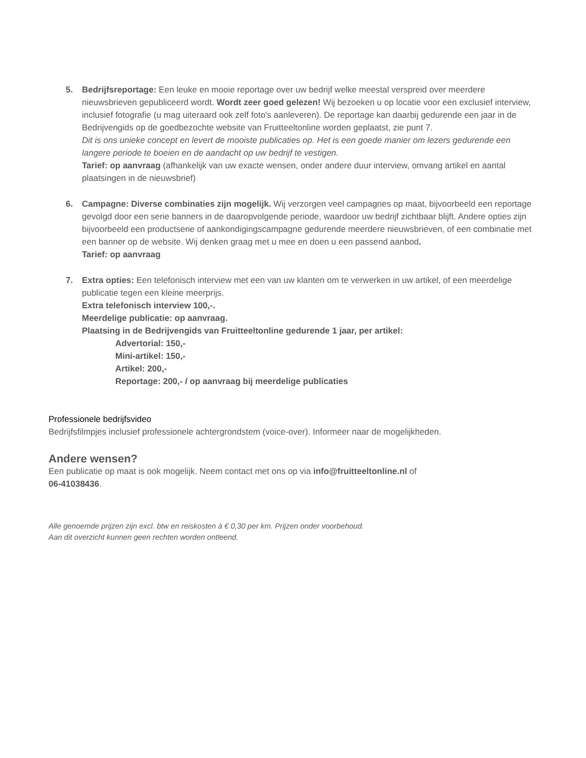5. Bedrijfsreportage: Een leuke en mooie reportage over uw bedrijf welke meestal verspreid over meerdere nieuwsbrieven gepubliceerd wordt. Wordt zeer goed gelezen! Wij bezoeken u op locatie voor een exclusief interview, inclusief fotografie (u mag uiteraard ook zelf foto's aanleveren). De reportage kan daarbij gedurende een jaar in de Bedrijvengids op de goedbezochte website van Fruitteeltonline worden geplaatst, zie punt 7.
Dit is ons unieke concept en levert de mooiste publicaties op. Het is een goede manier om lezers gedurende een langere periode te boeien en de aandacht op uw bedrijf te vestigen.
Tarief: op aanvraag (afhankelijk van uw exacte wensen, onder andere duur interview, omvang artikel en aantal plaatsingen in de nieuwsbrief)
6. Campagne: Diverse combinaties zijn mogelijk. Wij verzorgen veel campagnes op maat, bijvoorbeeld een reportage gevolgd door een serie banners in de daaropvolgende periode, waardoor uw bedrijf zichtbaar blijft. Andere opties zijn bijvoorbeeld een productserie of aankondigingscampagne gedurende meerdere nieuwsbrieven, of een combinatie met een banner op de website. Wij denken graag met u mee en doen u een passend aanbod.
Tarief: op aanvraag
7. Extra opties: Een telefonisch interview met een van uw klanten om te verwerken in uw artikel, of een meerdelige publicatie tegen een kleine meerprijs.
Extra telefonisch interview 100,-.
Meerdelige publicatie: op aanvraag.
Plaatsing in de Bedrijvengids van Fruitteeltonline gedurende 1 jaar, per artikel:
Advertorial: 150,-
Mini-artikel: 150,-
Artikel: 200,-
Reportage: 200,- / op aanvraag bij meerdelige publicaties
Professionele bedrijfsvideo
Bedrijfsfilmpjes inclusief professionele achtergrondstem (voice-over). Informeer naar de mogelijkheden.
Andere wensen?
Een publicatie op maat is ook mogelijk. Neem contact met ons op via info@fruitteeltonline.nl of
06-41038436.
Alle genoemde prijzen zijn excl. btw en reiskosten à € 0,30 per km. Prijzen onder voorbehoud.
Aan dit overzicht kunnen geen rechten worden ontleend.